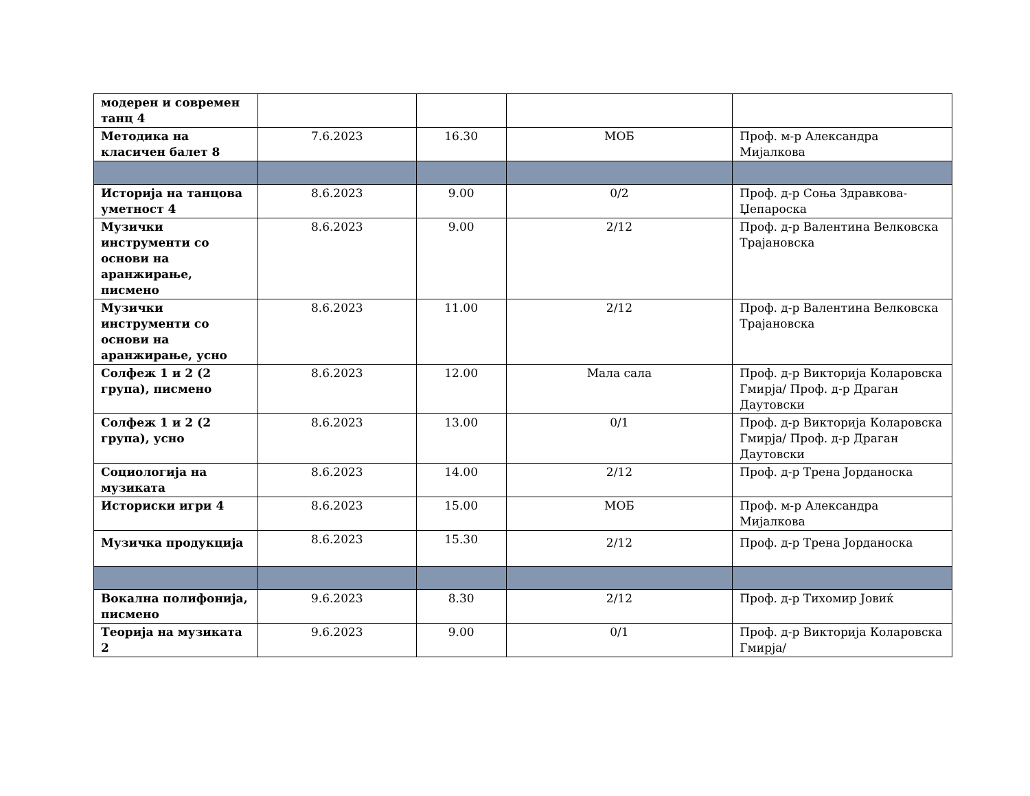| модерен и современ танц 4 | | | | |
| Методика на класичен балет 8 | 7.6.2023 | 16.30 | МОБ | Проф. м-р Александра Мијалкова |
| Историја на танцова уметност 4 | 8.6.2023 | 9.00 | 0/2 | Проф. д-р Соња Здравкова-Џепароска |
| Музички инструменти со основи на аранжирање, писмено | 8.6.2023 | 9.00 | 2/12 | Проф. д-р Валентина Велковска Трајановска |
| Музички инструменти со основи на аранжирање, усно | 8.6.2023 | 11.00 | 2/12 | Проф. д-р Валентина Велковска Трајановска |
| Солфеж 1 и 2 (2 група), писмено | 8.6.2023 | 12.00 | Мала сала | Проф. д-р Викторија Коларовска Гмирја/ Проф. д-р Драган Даутовски |
| Солфеж 1 и 2 (2 група), усно | 8.6.2023 | 13.00 | 0/1 | Проф. д-р Викторија Коларовска Гмирја/ Проф. д-р Драган Даутовски |
| Социологија на музиката | 8.6.2023 | 14.00 | 2/12 | Проф. д-р Трена Јорданоска |
| Историски игри 4 | 8.6.2023 | 15.00 | МОБ | Проф. м-р Александра Мијалкова |
| Музичка продукција | 8.6.2023 | 15.30 | 2/12 | Проф. д-р Трена Јорданоска |
| Вокална полифонија, писмено | 9.6.2023 | 8.30 | 2/12 | Проф. д-р Тихомир Јовиќ |
| Теорија на музиката 2 | 9.6.2023 | 9.00 | 0/1 | Проф. д-р Викторија Коларовска Гмирја/ |